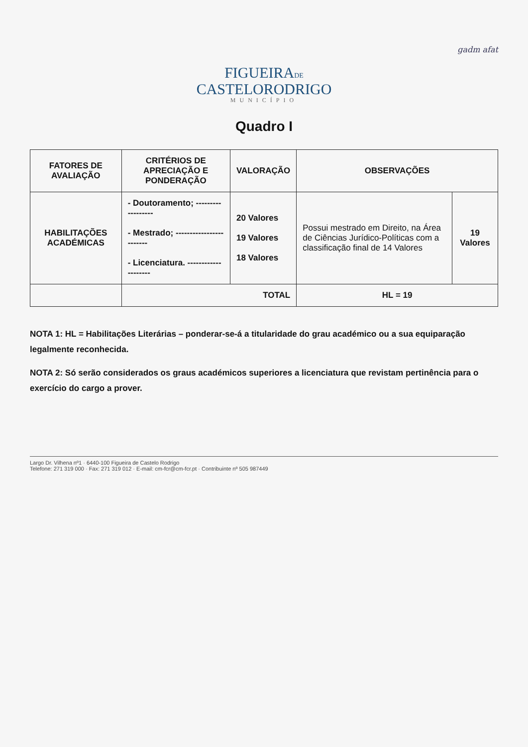gadm afat
FIGUEIRADE
CASTELORODRIGO
MUNICÍPIO
Quadro I
| FATORES DE AVALIAÇÃO | CRITÉRIOS DE APRECIAÇÃO E PONDERAÇÃO | VALORAÇÃO | OBSERVAÇÕES | |
| --- | --- | --- | --- | --- |
| HABILITAÇÕES ACADÉMICAS | - Doutoramento; ------------------ - Mestrado; ------------------------ - Licenciatura. -------------------- | 20 Valores 19 Valores 18 Valores | Possui mestrado em Direito, na Área de Ciências Jurídico-Políticas com a classificação final de 14 Valores | 19 Valores |
| | TOTAL | | HL = 19 | |
NOTA 1: HL = Habilitações Literárias – ponderar-se-á a titularidade do grau académico ou a sua equiparação legalmente reconhecida.
NOTA 2: Só serão considerados os graus académicos superiores a licenciatura que revistam pertinência para o exercício do cargo a prover.
Largo Dr. Vilhena nº1 · 6440-100 Figueira de Castelo Rodrigo
Telefone: 271 319 000 · Fax: 271 319 012 · E-mail: cm-fcr@cm-fcr.pt · Contribuinte nº 505 987449